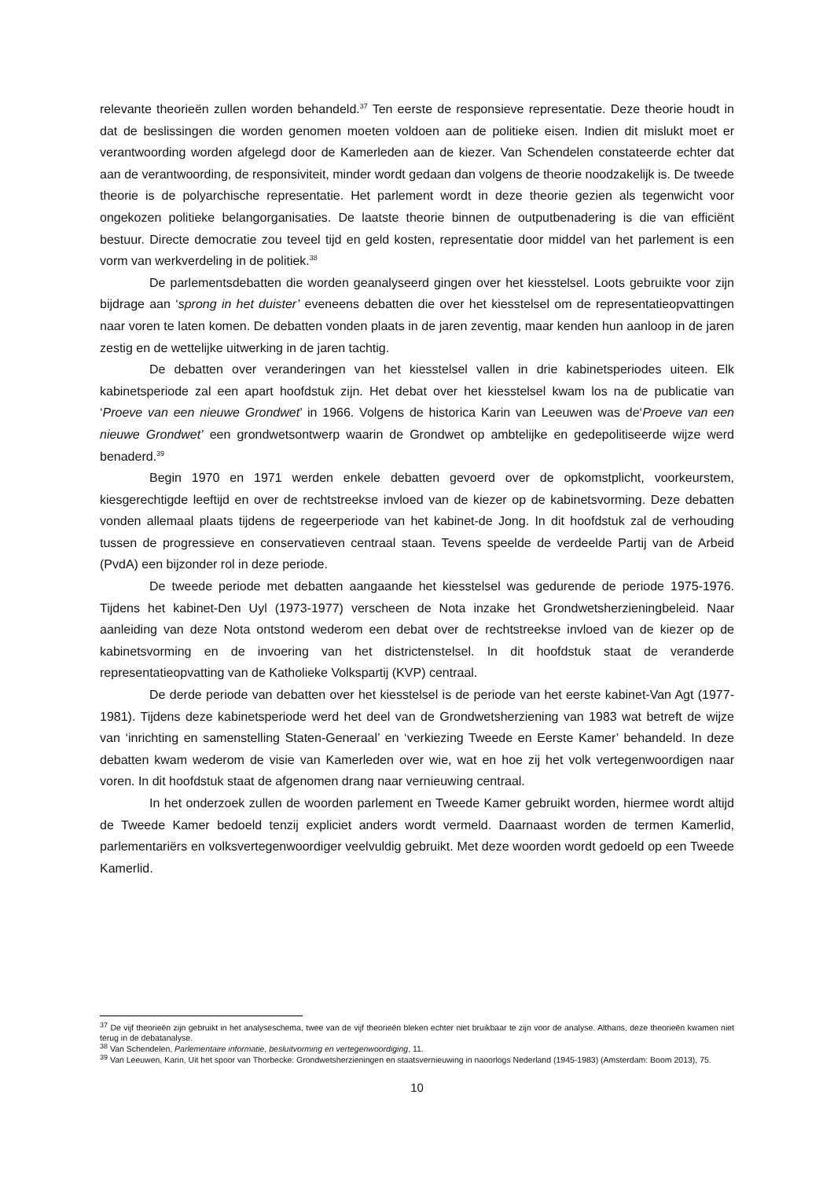relevante theorieën zullen worden behandeld.<sup>37</sup> Ten eerste de responsieve representatie. Deze theorie houdt in dat de beslissingen die worden genomen moeten voldoen aan de politieke eisen. Indien dit mislukt moet er verantwoording worden afgelegd door de Kamerleden aan de kiezer. Van Schendelen constateerde echter dat aan de verantwoording, de responsiviteit, minder wordt gedaan dan volgens de theorie noodzakelijk is. De tweede theorie is de polyarchische representatie. Het parlement wordt in deze theorie gezien als tegenwicht voor ongekozen politieke belangorganisaties. De laatste theorie binnen de outputbenadering is die van efficiënt bestuur. Directe democratie zou teveel tijd en geld kosten, representatie door middel van het parlement is een vorm van werkverdeling in de politiek.<sup>38</sup>
De parlementsdebatten die worden geanalyseerd gingen over het kiesstelsel. Loots gebruikte voor zijn bijdrage aan ‘sprong in het duister’ eveneens debatten die over het kiesstelsel om de representatieopvattingen naar voren te laten komen. De debatten vonden plaats in de jaren zeventig, maar kenden hun aanloop in de jaren zestig en de wettelijke uitwerking in de jaren tachtig.
De debatten over veranderingen van het kiesstelsel vallen in drie kabinetsperiodes uiteen. Elk kabinetsperiode zal een apart hoofdstuk zijn. Het debat over het kiesstelsel kwam los na de publicatie van ‘Proeve van een nieuwe Grondwet’ in 1966. Volgens de historica Karin van Leeuwen was de‘Proeve van een nieuwe Grondwet’ een grondwetsontwerp waarin de Grondwet op ambtelijke en gedepolitiseerde wijze werd benaderd.<sup>39</sup>
Begin 1970 en 1971 werden enkele debatten gevoerd over de opkomstplicht, voorkeurstem, kiesgerechtigde leeftijd en over de rechtstreekse invloed van de kiezer op de kabinetsvorming. Deze debatten vonden allemaal plaats tijdens de regeerperiode van het kabinet-de Jong. In dit hoofdstuk zal de verhouding tussen de progressieve en conservatieven centraal staan. Tevens speelde de verdeelde Partij van de Arbeid (PvdA) een bijzonder rol in deze periode.
De tweede periode met debatten aangaande het kiesstelsel was gedurende de periode 1975-1976. Tijdens het kabinet-Den Uyl (1973-1977) verscheen de Nota inzake het Grondwetsherzieningbeleid. Naar aanleiding van deze Nota ontstond wederom een debat over de rechtstreekse invloed van de kiezer op de kabinetsvorming en de invoering van het districtenstelsel. In dit hoofdstuk staat de veranderde representatieopvatting van de Katholieke Volkspartij (KVP) centraal.
De derde periode van debatten over het kiesstelsel is de periode van het eerste kabinet-Van Agt (1977-1981). Tijdens deze kabinetsperiode werd het deel van de Grondwetsherziening van 1983 wat betreft de wijze van ‘inrichting en samenstelling Staten-Generaal’ en ‘verkiezing Tweede en Eerste Kamer’ behandeld. In deze debatten kwam wederom de visie van Kamerleden over wie, wat en hoe zij het volk vertegenwoordigen naar voren. In dit hoofdstuk staat de afgenomen drang naar vernieuwing centraal.
In het onderzoek zullen de woorden parlement en Tweede Kamer gebruikt worden, hiermee wordt altijd de Tweede Kamer bedoeld tenzij expliciet anders wordt vermeld. Daarnaast worden de termen Kamerlid, parlementariërs en volksvertegenwoordiger veelvuldig gebruikt. Met deze woorden wordt gedoeld op een Tweede Kamerlid.
<sup>37</sup> De vijf theorieën zijn gebruikt in het analyseschema, twee van de vijf theorieën bleken echter niet bruikbaar te zijn voor de analyse. Althans, deze theorieën kwamen niet terug in de debatanalyse.
<sup>38</sup> Van Schendelen, Parlementaire informatie, besluitvorming en vertegenwoordiging, 11.
<sup>39</sup> Van Leeuwen, Karin, Uit het spoor van Thorbecke: Grondwetsherzieningen en staatsvernieuwing in naoorlogs Nederland (1945-1983) (Amsterdam: Boom 2013), 75.
10